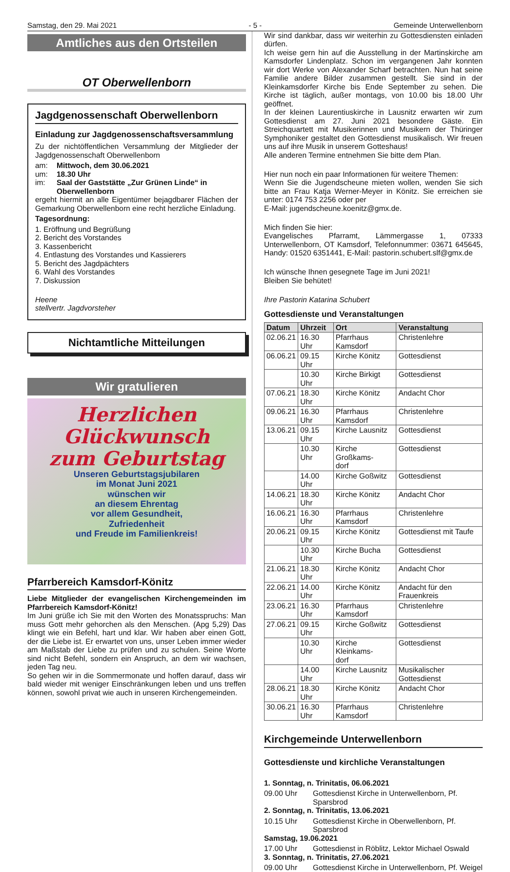Samstag, den 29. Mai 2021 - 5 - Gemeinde Unterwellenborn
Amtliches aus den Ortsteilen
OT Oberwellenborn
Jagdgenossenschaft Oberwellenborn
Einladung zur Jagdgenossenschaftsversammlung
Zu der nichtöffentlichen Versammlung der Mitglieder der Jagdgenossenschaft Oberwellenborn
am: Mittwoch, dem 30.06.2021
um: 18.30 Uhr
im: Saal der Gaststätte „Zur Grünen Linde“ in Oberwellenborn
ergeht hiermit an alle Eigentümer bejagdbarer Flächen der Gemarkung Oberwellenborn eine recht herzliche Einladung.
Tagesordnung:
1. Eröffnung und Begrüßung
2. Bericht des Vorstandes
3. Kassenbericht
4. Entlastung des Vorstandes und Kassierers
5. Bericht des Jagdpächters
6. Wahl des Vorstandes
7. Diskussion
Heene
stellvertr. Jagdvorsteher
Nichtamtliche Mitteilungen
Wir gratulieren
Herzlichen Glückwunsch
zum Geburtstag
Unseren Geburtstagsjubilaren
im Monat Juni 2021
wünschen wir
an diesem Ehrentag
vor allem Gesundheit,
Zufriedenheit
und Freude im Familienkreis!
Pfarrbereich Kamsdorf-Könitz
Liebe Mitglieder der evangelischen Kirchengemeinden im Pfarrbereich Kamsdorf-Könitz!
Im Juni grüße ich Sie mit den Worten des Monatsspruchs: Man muss Gott mehr gehorchen als den Menschen. (Apg 5,29) Das klingt wie ein Befehl, hart und klar. Wir haben aber einen Gott, der die Liebe ist. Er erwartet von uns, unser Leben immer wieder am Maßstab der Liebe zu prüfen und zu schulen. Seine Worte sind nicht Befehl, sondern ein Anspruch, an dem wir wachsen, jeden Tag neu.
So gehen wir in die Sommermonate und hoffen darauf, dass wir bald wieder mit weniger Einschränkungen leben und uns treffen können, sowohl privat wie auch in unseren Kirchengemeinden.
Wir sind dankbar, dass wir weiterhin zu Gottesdiensten einladen dürfen.
Ich weise gern hin auf die Ausstellung in der Martinskirche am Kamsdorfer Lindenplatz. Schon im vergangenen Jahr konnten wir dort Werke von Alexander Scharf betrachten. Nun hat seine Familie andere Bilder zusammen gestellt. Sie sind in der Kleinkamsdorfer Kirche bis Ende September zu sehen. Die Kirche ist täglich, außer montags, von 10.00 bis 18.00 Uhr geöffnet.
In der kleinen Laurentiuskirche in Lausnitz erwarten wir zum Gottesdienst am 27. Juni 2021 besondere Gäste. Ein Streichquartett mit Musikerinnen und Musikern der Thüringer Symphoniker gestaltet den Gottesdienst musikalisch. Wir freuen uns auf ihre Musik in unserem Gotteshaus!
Alle anderen Termine entnehmen Sie bitte dem Plan.
Hier nun noch ein paar Informationen für weitere Themen:
Wenn Sie die Jugendscheune mieten wollen, wenden Sie sich bitte an Frau Katja Werner-Meyer in Könitz. Sie erreichen sie unter: 0174 753 2256 oder per
E-Mail: jugendscheune.koenitz@gmx.de.
Mich finden Sie hier:
Evangelisches Pfarramt, Lämmergasse 1, 07333 Unterwellenborn, OT Kamsdorf, Telefonnummer: 03671 645645, Handy: 01520 6351441, E-Mail: pastorin.schubert.slf@gmx.de
Ich wünsche Ihnen gesegnete Tage im Juni 2021!
Bleiben Sie behütet!
Ihre Pastorin Katarina Schubert
Gottesdienste und Veranstaltungen
| Datum | Uhrzeit | Ort | Veranstaltung |
| --- | --- | --- | --- |
| 02.06.21 | 16.30 Uhr | Pfarrhaus Kamsdorf | Christenlehre |
| 06.06.21 | 09.15 Uhr | Kirche Könitz | Gottesdienst |
| | 10.30 Uhr | Kirche Birkigt | Gottesdienst |
| 07.06.21 | 18.30 Uhr | Kirche Könitz | Andacht Chor |
| 09.06.21 | 16.30 Uhr | Pfarrhaus Kamsdorf | Christenlehre |
| 13.06.21 | 09.15 Uhr | Kirche Lausnitz | Gottesdienst |
| | 10.30 Uhr | Kirche Großkams- dorf | Gottesdienst |
| | 14.00 Uhr | Kirche Goßwitz | Gottesdienst |
| 14.06.21 | 18.30 Uhr | Kirche Könitz | Andacht Chor |
| 16.06.21 | 16.30 Uhr | Pfarrhaus Kamsdorf | Christenlehre |
| 20.06.21 | 09.15 Uhr | Kirche Könitz | Gottesdienst mit Taufe |
| | 10.30 Uhr | Kirche Bucha | Gottesdienst |
| 21.06.21 | 18.30 Uhr | Kirche Könitz | Andacht Chor |
| 22.06.21 | 14.00 Uhr | Kirche Könitz | Andacht für den Frauenkreis |
| 23.06.21 | 16.30 Uhr | Pfarrhaus Kamsdorf | Christenlehre |
| 27.06.21 | 09.15 Uhr | Kirche Goßwitz | Gottesdienst |
| | 10.30 Uhr | Kirche Kleinkams- dorf | Gottesdienst |
| | 14.00 Uhr | Kirche Lausnitz | Musikalischer Gottesdienst |
| 28.06.21 | 18.30 Uhr | Kirche Könitz | Andacht Chor |
| 30.06.21 | 16.30 Uhr | Pfarrhaus Kamsdorf | Christenlehre |
Kirchgemeinde Unterwellenborn
Gottesdienste und kirchliche Veranstaltungen
1. Sonntag, n. Trinitatis, 06.06.2021
09.00 Uhr Gottesdienst Kirche in Unterwellenborn, Pf. Sparsbrod
2. Sonntag, n. Trinitatis, 13.06.2021
10.15 Uhr Gottesdienst Kirche in Oberwellenborn, Pf. Sparsbrod
Samstag, 19.06.2021
17.00 Uhr Gottesdienst in Röblitz, Lektor Michael Oswald
3. Sonntag, n. Trinitatis, 27.06.2021
09.00 Uhr Gottesdienst Kirche in Unterwellenborn, Pf. Weigel